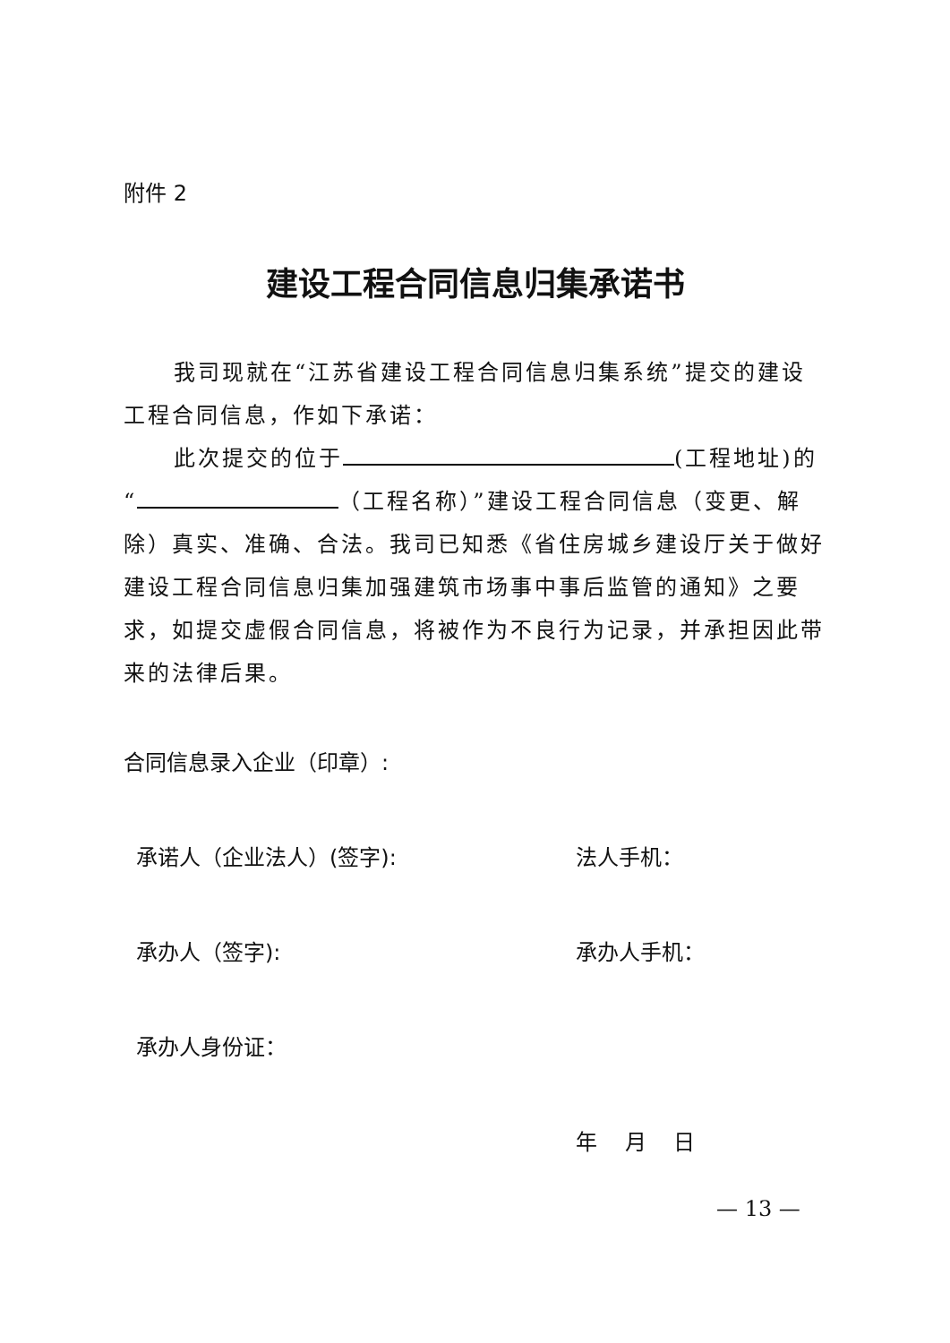附件 2
建设工程合同信息归集承诺书
我司现就在“江苏省建设工程合同信息归集系统”提交的建设工程合同信息，作如下承诺：
此次提交的位于 (工程地址)的
“ （工程名称）”建设工程合同信息（变更、解除）真实、准确、合法。我司已知悉《省住房城乡建设厅关于做好建设工程合同信息归集加强建筑市场事中事后监管的通知》之要求，如提交虚假合同信息，将被作为不良行为记录，并承担因此带来的法律后果。
合同信息录入企业（印章）:
承诺人（企业法人）(签字): 法人手机：
承办人（签字): 承办人手机：
承办人身份证：
年 月 日
— 13 —